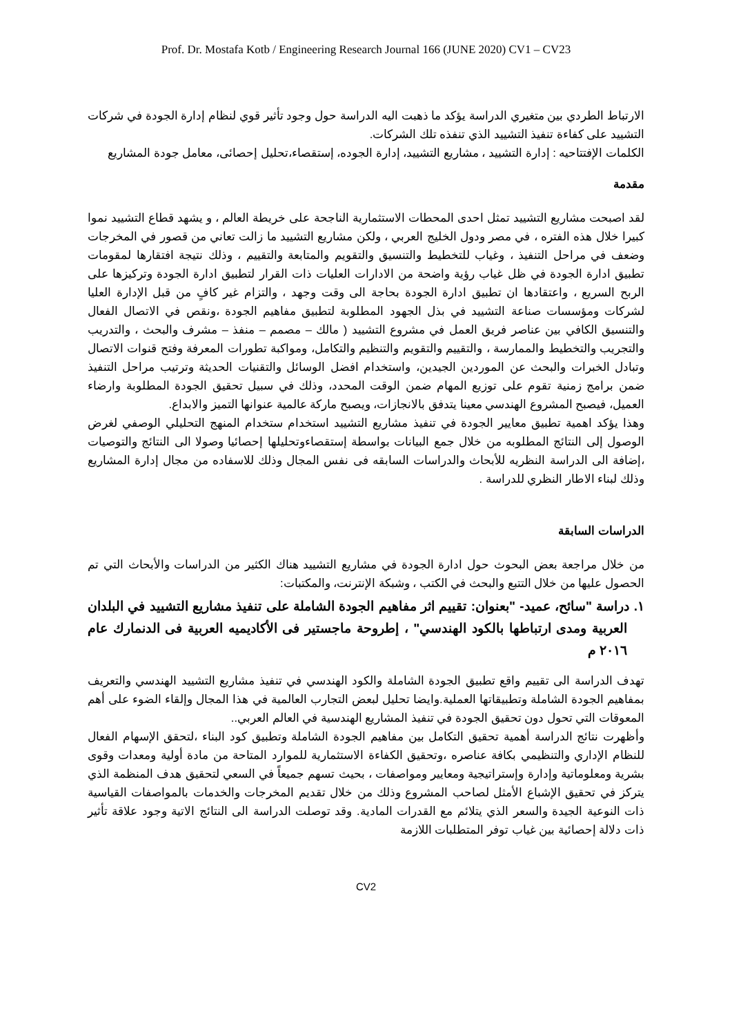Prof. Dr. Mostafa Kotb / Engineering Research Journal 166 (JUNE 2020) CV1 – CV23
الارتباط الطردي بين متغيري الدراسة يؤكد ما ذهبت اليه الدراسة حول وجود تأثير قوي لنظام إدارة الجودة في شركات التشييد على كفاءة تنفيذ التشييد الذي تنفذه تلك الشركات.
الكلمات الإفتتاحيه : إدارة التشييد ، مشاريع التشييد، إدارة الجوده، إستقصاء،تحليل إحصائى، معامل جودة المشاريع
مقدمة
لقد اصبحت مشاريع التشييد تمثل احدى المحطات الاستثمارية الناجحة على خريطة العالم ، و يشهد قطاع التشييد نموا كبيرا خلال هذه الفتره ، في مصر ودول الخليج العربي ، ولكن مشاريع التشييد ما زالت تعاني من قصور في المخرجات وضعف في مراحل التنفيذ ، وغياب للتخطيط والتنسيق والتقويم والمتابعة والتقييم ، وذلك نتيجة افتقارها لمقومات تطبيق ادارة الجودة في ظل غياب رؤية واضحة من الادارات العليات ذات القرار لتطبيق ادارة الجودة وتركيزها على الربح السريع ، واعتقادها ان تطبيق ادارة الجودة بحاجة الى وقت وجهد ، والتزام غير كافٍ من قبل الإدارة العليا لشركات ومؤسسات صناعة التشييد في بذل الجهود المطلوبة لتطبيق مفاهيم الجودة ،ونقص في الاتصال الفعال والتنسيق الكافي بين عناصر فريق العمل في مشروع التشييد ( مالك – مصمم – منفذ – مشرف والبحث ، والتدريب والتجريب والتخطيط والممارسة ، والتقييم والتقويم والتنظيم والتكامل، ومواكبة تطورات المعرفة وفتح قنوات الاتصال وتبادل الخبرات والبحث عن الموردين الجيدين، واستخدام افضل الوسائل والتقنيات الحديثة وترتيب مراحل التنفيذ ضمن برامج زمنية تقوم على توزيع المهام ضمن الوقت المحدد، وذلك في سبيل تحقيق الجودة المطلوبة وارضاء العميل، فيصبح المشروع الهندسي معينا يتدفق بالانجازات، ويصبح ماركة عالمية عنوانها التميز والابداع.
وهذا يؤكد اهمية تطبيق معايير الجودة في تنفيذ مشاريع التشييد استخدام ستخدام المنهج التحليلي الوصفي لغرض الوصول إلى النتائج المطلوبه من خلال جمع البيانات بواسطة إستقصاءوتحليلها إحصائيا وصولا الى النتائج والتوصيات ،إضافة الى الدراسة النظريه للأبحاث والدراسات السابقه فى نفس المجال وذلك للاسفاده من مجال إدارة المشاريع وذلك لبناء الاطار النظري للدراسة .
الدراسات السابقة
من خلال مراجعة بعض البحوث حول ادارة الجودة في مشاريع التشييد هناك الكثير من الدراسات والأبحاث التي تم الحصول عليها من خلال التتبع والبحث في الكتب ، وشبكة الإنترنت، والمكتبات:
١. دراسة "سائح، عميد- "بعنوان: تقييم اثر مفاهيم الجودة الشاملة على تنفيذ مشاريع التشييد في البلدان العربية ومدى ارتباطها بالكود الهندسي" ، إطروحة ماجستير فى الأكاديميه العربية فى الدنمارك عام ٢٠١٦ م
تهدف الدراسة الى تقييم واقع تطبيق الجودة الشاملة والكود الهندسي في تنفيذ مشاريع التشييد الهندسي والتعريف بمفاهيم الجودة الشاملة وتطبيقاتها العملية.وايضا تحليل لبعض التجارب العالمية في هذا المجال وإلقاء الضوء على أهم المعوقات التي تحول دون تحقيق الجودة في تنفيذ المشاريع الهندسية في العالم العربي..
وأظهرت نتائج الدراسة أهمية تحقيق التكامل بين مفاهيم الجودة الشاملة وتطبيق كود البناء ،لتحقق الإسهام الفعال للنظام الإداري والتنظيمي بكافة عناصره ،وتحقيق الكفاءة الاستثمارية للموارد المتاحة من مادة أولية ومعدات وقوى بشرية ومعلوماتية وإدارة وإستراتيجية ومعايير ومواصفات ، بحيث تسهم جميعاً في السعي لتحقيق هدف المنظمة الذي يتركز في تحقيق الإشباع الأمثل لصاحب المشروع وذلك من خلال تقديم المخرجات والخدمات بالمواصفات القياسية ذات النوعية الجيدة والسعر الذي يتلائم مع القدرات المادية. وقد توصلت الدراسة الى النتائج الاتية وجود علاقة تأثير ذات دلالة إحصائية بين غياب توفر المتطلبات اللازمة
CV2